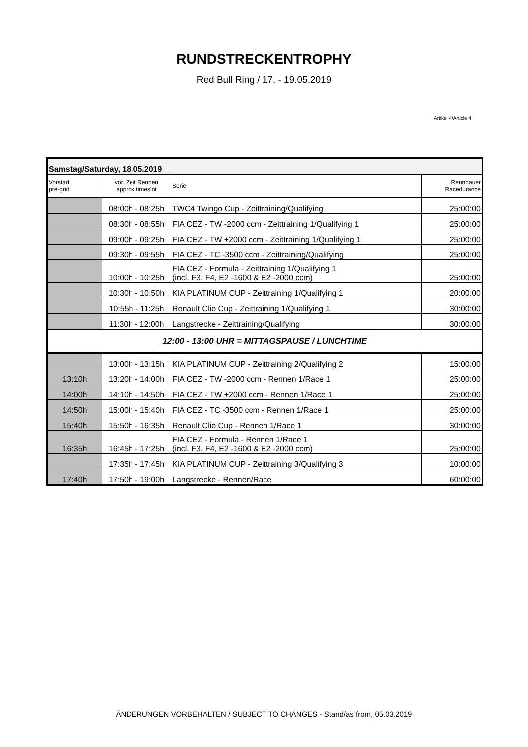RUNDSTRECKENTROPHY
Red Bull Ring / 17. - 19.05.2019
Artikel 4/Article 4
| Samstag/Saturday, 18.05.2019 | | | |
| Vorstart pre-grid | vor. Zeit Rennen approx timeslot | Serie | Renndauer Racedurance |
| | 08:00h - 08:25h | TWC4 Twingo Cup - Zeittraining/Qualifying | 25:00:00 |
| | 08:30h - 08:55h | FIA CEZ - TW -2000 ccm - Zeittraining 1/Qualifying 1 | 25:00:00 |
| | 09:00h - 09:25h | FIA CEZ - TW +2000 ccm - Zeittraining 1/Qualifying 1 | 25:00:00 |
| | 09:30h - 09:55h | FIA CEZ - TC -3500 ccm - Zeittraining/Qualifying | 25:00:00 |
| | 10:00h - 10:25h | FIA CEZ - Formula - Zeittraining 1/Qualifying 1 (incl. F3, F4, E2 -1600 & E2 -2000 ccm) | 25:00:00 |
| | 10:30h - 10:50h | KIA PLATINUM CUP - Zeittraining 1/Qualifying 1 | 20:00:00 |
| | 10:55h - 11:25h | Renault Clio Cup - Zeittraining 1/Qualifying 1 | 30:00:00 |
| | 11:30h - 12:00h | Langstrecke - Zeittraining/Qualifying | 30:00:00 |
| 12:00 - 13:00 UHR = MITTAGSPAUSE / LUNCHTIME | | | |
| | 13:00h - 13:15h | KIA PLATINUM CUP - Zeittraining 2/Qualifying 2 | 15:00:00 |
| 13:10h | 13:20h - 14:00h | FIA CEZ - TW -2000 ccm - Rennen 1/Race 1 | 25:00:00 |
| 14:00h | 14:10h - 14:50h | FIA CEZ - TW +2000 ccm - Rennen 1/Race 1 | 25:00:00 |
| 14:50h | 15:00h - 15:40h | FIA CEZ - TC -3500 ccm - Rennen 1/Race 1 | 25:00:00 |
| 15:40h | 15:50h - 16:35h | Renault Clio Cup - Rennen 1/Race 1 | 30:00:00 |
| 16:35h | 16:45h - 17:25h | FIA CEZ - Formula - Rennen 1/Race 1 (incl. F3, F4, E2 -1600 & E2 -2000 ccm) | 25:00:00 |
| | 17:35h - 17:45h | KIA PLATINUM CUP - Zeittraining 3/Qualifying 3 | 10:00:00 |
| 17:40h | 17:50h - 19:00h | Langstrecke - Rennen/Race | 60:00:00 |
ÄNDERUNGEN VORBEHALTEN / SUBJECT TO CHANGES - Stand/as from, 05.03.2019